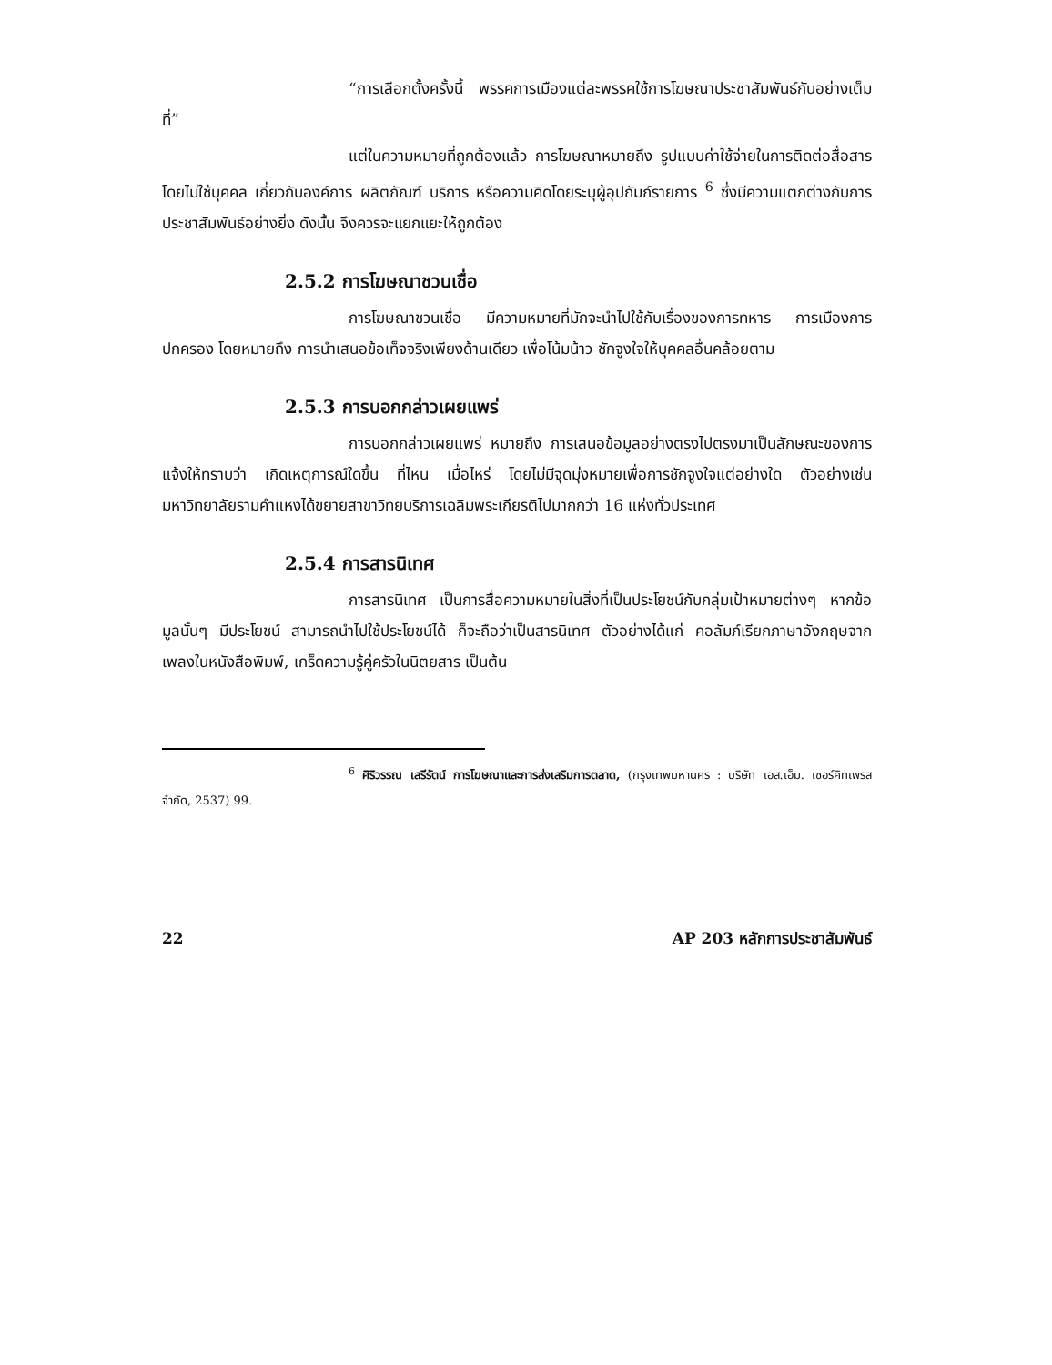“การเลือกตั้งครั้งนี้ พรรคการเมืองแต่ละพรรคใช้การโฆษณาประชาสัมพันธ์กันอย่างเต็มที่”
แต่ในความหมายที่ถูกต้องแล้ว การโฆษณาหมายถึง รูปแบบค่าใช้จ่ายในการติดต่อสื่อสารโดยไม่ใช้บุคคล เกี่ยวกับองค์การ ผลิตภัณฑ์ บริการ หรือความคิดโดยระบุผู้อุปถัมภ์รายการ <sup>6</sup> ซึ่งมีความแตกต่างกับการประชาสัมพันธ์อย่างยิ่ง ดังนั้น จึงควรจะแยกแยะให้ถูกต้อง
2.5.2 การโฆษณาชวนเชื่อ
การโฆษณาชวนเชื่อ มีความหมายที่มักจะนำไปใช้กับเรื่องของการทหาร การเมืองการปกครอง โดยหมายถึง การนำเสนอข้อเท็จจริงเพียงด้านเดียว เพื่อโน้มน้าว ชักจูงใจให้บุคคลอื่นคล้อยตาม
2.5.3 การบอกกล่าวเผยแพร่
การบอกกล่าวเผยแพร่ หมายถึง การเสนอข้อมูลอย่างตรงไปตรงมาเป็นลักษณะของการแจ้งให้ทราบว่า เกิดเหตุการณ์ใดขึ้น ที่ไหน เมื่อไหร่ โดยไม่มีจุดมุ่งหมายเพื่อการชักจูงใจแต่อย่างใด ตัวอย่างเช่น มหาวิทยาลัยรามคำแหงได้ขยายสาขาวิทยบริการเฉลิมพระเกียรติไปมากกว่า 16 แห่งทั่วประเทศ
2.5.4 การสารนิเทศ
การสารนิเทศ เป็นการสื่อความหมายในสิ่งที่เป็นประโยชน์กับกลุ่มเป้าหมายต่างๆ หากข้อมูลนั้นๆ มีประโยชน์ สามารถนำไปใช้ประโยชน์ได้ ก็จะถือว่าเป็นสารนิเทศ ตัวอย่างได้แก่ คอลัมภ์เรียกภาษาอังกฤษจากเพลงในหนังสือพิมพ์, เกร็ดความรู้คู่ครัวในนิตยสาร เป็นต้น
<sup>6</sup> ศิริวรรณ เสรีรัตน์ การโฆษณาและการส่งเสริมการตลาด, (กรุงเทพมหานคร : บริษัท เอส.เอ็ม. เซอร์คิทเพรส จำกัด, 2537) 99.
22 AP 203 หลักการประชาสัมพันธ์